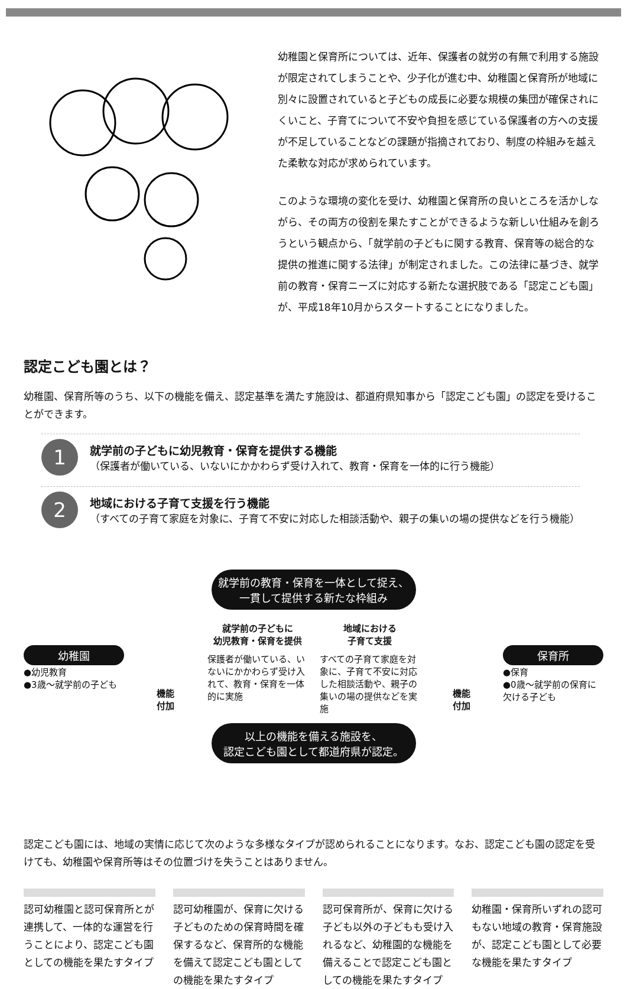幼稚園と保育所については、近年、保護者の就労の有無で利用する施設が限定されてしまうことや、少子化が進む中、幼稚園と保育所が地域に別々に設置されていると子どもの成長に必要な規模の集団が確保されにくいこと、子育てについて不安や負担を感じている保護者の方への支援が不足していることなどの課題が指摘されており、制度の枠組みを越えた柔軟な対応が求められています。
このような環境の変化を受け、幼稚園と保育所の良いところを活かしながら、その両方の役割を果たすことができるような新しい仕組みを創ろうという観点から、「就学前の子どもに関する教育、保育等の総合的な提供の推進に関する法律」が制定されました。この法律に基づき、就学前の教育・保育ニーズに対応する新たな選択肢である「認定こども園」が、平成18年10月からスタートすることになりました。
認定こども園とは？
幼稚園、保育所等のうち、以下の機能を備え、認定基準を満たす施設は、都道府県知事から「認定こども園」の認定を受けることができます。
1
就学前の子どもに幼児教育・保育を提供する機能
（保護者が働いている、いないにかかわらず受け入れて、教育・保育を一体的に行う機能）
2
地域における子育て支援を行う機能
（すべての子育て家庭を対象に、子育て不安に対応した相談活動や、親子の集いの場の提供などを行う機能）
就学前の教育・保育を一体として捉え、
一貫して提供する新たな枠組み
幼稚園
●幼児教育
●3歳～就学前の子ども
機能
付加
就学前の子どもに
幼児教育・保育を提供
保護者が働いている、いないにかかわらず受け入れて、教育・保育を一体的に実施
地域における
子育て支援
すべての子育て家庭を対象に、子育て不安に対応した相談活動や、親子の集いの場の提供などを実施
機能
付加
保育所
●保育
●0歳～就学前の保育に欠ける子ども
以上の機能を備える施設を、
認定こども園として都道府県が認定。
認定こども園には、地域の実情に応じて次のような多様なタイプが認められることになります。なお、認定こども園の認定を受けても、幼稚園や保育所等はその位置づけを失うことはありません。
認可幼稚園と認可保育所とが連携して、一体的な運営を行うことにより、認定こども園としての機能を果たすタイプ
認可幼稚園が、保育に欠ける子どものための保育時間を確保するなど、保育所的な機能を備えて認定こども園としての機能を果たすタイプ
認可保育所が、保育に欠ける子ども以外の子どもも受け入れるなど、幼稚園的な機能を備えることで認定こども園としての機能を果たすタイプ
幼稚園・保育所いずれの認可もない地域の教育・保育施設が、認定こども園として必要な機能を果たすタイプ